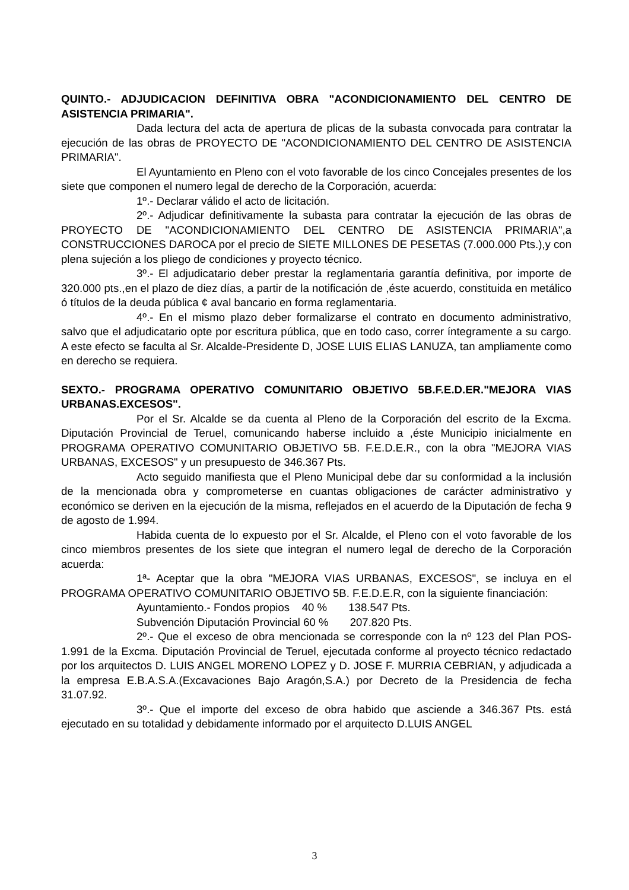QUINTO.- ADJUDICACION DEFINITIVA OBRA "ACONDICIONAMIENTO DEL CENTRO DE ASISTENCIA PRIMARIA".
Dada lectura del acta de apertura de plicas de la subasta convocada para contratar la ejecución de las obras de PROYECTO DE "ACONDICIONAMIENTO DEL CENTRO DE ASISTENCIA PRIMARIA".
El Ayuntamiento en Pleno con el voto favorable de los cinco Concejales presentes de los siete que componen el numero legal de derecho de la Corporación, acuerda:
1º.- Declarar válido el acto de licitación.
2º.- Adjudicar definitivamente la subasta para contratar la ejecución de las obras de PROYECTO DE "ACONDICIONAMIENTO DEL CENTRO DE ASISTENCIA PRIMARIA",a CONSTRUCCIONES DAROCA por el precio de SIETE MILLONES DE PESETAS (7.000.000 Pts.),y con plena sujeción a los pliego de condiciones y proyecto técnico.
3º.- El adjudicatario deber prestar la reglamentaria garantía definitiva, por importe de 320.000 pts.,en el plazo de diez días, a partir de la notificación de ,éste acuerdo, constituida en metálico ó títulos de la deuda pública ¢ aval bancario en forma reglamentaria.
4º.- En el mismo plazo deber formalizarse el contrato en documento administrativo, salvo que el adjudicatario opte por escritura pública, que en todo caso, correr íntegramente a su cargo. A este efecto se faculta al Sr. Alcalde-Presidente D, JOSE LUIS ELIAS LANUZA, tan ampliamente como en derecho se requiera.
SEXTO.- PROGRAMA OPERATIVO COMUNITARIO OBJETIVO 5B.F.E.D.ER."MEJORA VIAS URBANAS.EXCESOS".
Por el Sr. Alcalde se da cuenta al Pleno de la Corporación del escrito de la Excma. Diputación Provincial de Teruel, comunicando haberse incluido a ,éste Municipio inicialmente en PROGRAMA OPERATIVO COMUNITARIO OBJETIVO 5B. F.E.D.E.R., con la obra "MEJORA VIAS URBANAS, EXCESOS" y un presupuesto de 346.367 Pts.
Acto seguido manifiesta que el Pleno Municipal debe dar su conformidad a la inclusión de la mencionada obra y comprometerse en cuantas obligaciones de carácter administrativo y económico se deriven en la ejecución de la misma, reflejados en el acuerdo de la Diputación de fecha 9 de agosto de 1.994.
Habida cuenta de lo expuesto por el Sr. Alcalde, el Pleno con el voto favorable de los cinco miembros presentes de los siete que integran el numero legal de derecho de la Corporación acuerda:
1ª- Aceptar que la obra "MEJORA VIAS URBANAS, EXCESOS", se incluya en el PROGRAMA OPERATIVO COMUNITARIO OBJETIVO 5B. F.E.D.E.R, con la siguiente financiación:
Ayuntamiento.- Fondos propios 40 % 138.547 Pts.
Subvención Diputación Provincial 60 % 207.820 Pts.
2º.- Que el exceso de obra mencionada se corresponde con la nº 123 del Plan POS-1.991 de la Excma. Diputación Provincial de Teruel, ejecutada conforme al proyecto técnico redactado por los arquitectos D. LUIS ANGEL MORENO LOPEZ y D. JOSE F. MURRIA CEBRIAN, y adjudicada a la empresa E.B.A.S.A.(Excavaciones Bajo Aragón,S.A.) por Decreto de la Presidencia de fecha 31.07.92.
3º.- Que el importe del exceso de obra habido que asciende a 346.367 Pts. está ejecutado en su totalidad y debidamente informado por el arquitecto D.LUIS ANGEL
3